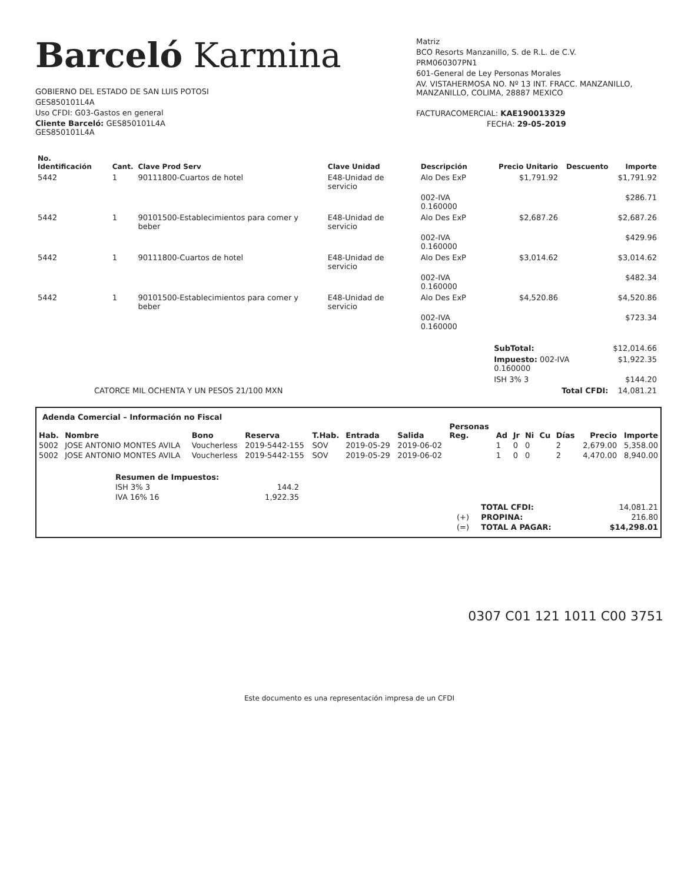Barceló Karmina
GOBIERNO DEL ESTADO DE SAN LUIS POTOSI
GES850101L4A
Uso CFDI: G03-Gastos en general
Cliente Barceló: GES850101L4A
GES850101L4A
Matriz
BCO Resorts Manzanillo, S. de R.L. de C.V.
PRM060307PN1
601-General de Ley Personas Morales
AV. VISTAHERMOSA NO. Nº 13 INT. FRACC. MANZANILLO,
MANZANILLO, COLIMA, 28887 MEXICO
FACTURACOMERCIAL: KAE190013329
FECHA: 29-05-2019
| No. Identificación | Cant. | Clave Prod Serv | Clave Unidad | Descripción | Precio Unitario | Descuento | Importe |
| --- | --- | --- | --- | --- | --- | --- | --- |
| 5442 | 1 | 90111800-Cuartos de hotel | E48-Unidad de servicio | Alo Des ExP | $1,791.92 | | $1,791.92 |
| | | | | 002-IVA 0.160000 | | | $286.71 |
| 5442 | 1 | 90101500-Establecimientos para comer y beber | E48-Unidad de servicio | Alo Des ExP | $2,687.26 | | $2,687.26 |
| | | | | 002-IVA 0.160000 | | | $429.96 |
| 5442 | 1 | 90111800-Cuartos de hotel | E48-Unidad de servicio | Alo Des ExP | $3,014.62 | | $3,014.62 |
| | | | | 002-IVA 0.160000 | | | $482.34 |
| 5442 | 1 | 90101500-Establecimientos para comer y beber | E48-Unidad de servicio | Alo Des ExP | $4,520.86 | | $4,520.86 |
| | | | | 002-IVA 0.160000 | | | $723.34 |
| | | | | | SubTotal: | | $12,014.66 |
| | | | | | Impuesto: 002-IVA 0.160000 | | $1,922.35 |
| | | | | | ISH 3% 3 | | $144.20 |
| CATORCE MIL OCHENTA Y UN PESOS 21/100 MXN | | | | | Total CFDI: | | 14,081.21 |
Adenda Comercial – Información no Fiscal
| Hab. | Nombre | Bono | Reserva | T.Hab. | Entrada | Salida | Personas Reg. | Ad | Jr | Ni | Cu | Días | Precio | Importe |
| --- | --- | --- | --- | --- | --- | --- | --- | --- | --- | --- | --- | --- | --- | --- |
| 5002 | JOSE ANTONIO MONTES AVILA | Voucherless | 2019-5442-155 | SOV | 2019-05-29 | 2019-06-02 | | 1 | 0 | 0 | | 2 | 2,679.00 | 5,358.00 |
| 5002 | JOSE ANTONIO MONTES AVILA | Voucherless | 2019-5442-155 | SOV | 2019-05-29 | 2019-06-02 | | 1 | 0 | 0 | | 2 | 4,470.00 | 8,940.00 |
| Resumen de Impuestos: | |
| --- | --- |
| ISH 3% 3 | 144.2 |
| IVA 16% 16 | 1,922.35 |
| | TOTAL CFDI: | 14,081.21 |
| (+) | PROPINA: | 216.80 |
| (=) | TOTAL A PAGAR: | $14,298.01 |
0307 C01 121 1011 C00 3751
Este documento es una representación impresa de un CFDI